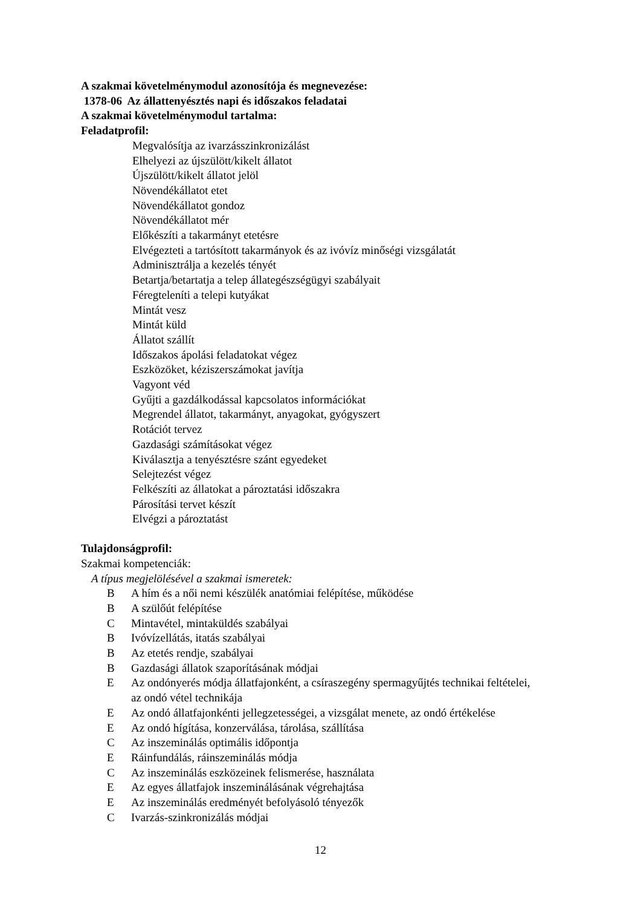A szakmai követelménymodul azonosítója és megnevezése:
1378-06 Az állattenyésztés napi és időszakos feladatai
A szakmai követelménymodul tartalma:
Feladatprofil:
Megvalósítja az ivarzásszinkronizálást
Elhelyezi az újszülött/kikelt állatot
Újszülött/kikelt állatot jelöl
Növendékállatot etet
Növendékállatot gondoz
Növendékállatot mér
Előkészíti a takarmányt etetésre
Elvégezteti a tartósított takarmányok és az ivóvíz minőségi vizsgálatát
Adminisztrálja a kezelés tényét
Betartja/betartatja a telep állategészségügyi szabályait
Féregteleníti a telepi kutyákat
Mintát vesz
Mintát küld
Állatot szállít
Időszakos ápolási feladatokat végez
Eszközöket, kéziszerszámokat javítja
Vagyont véd
Gyűjti a gazdálkodással kapcsolatos információkat
Megrendel állatot, takarmányt, anyagokat, gyógyszert
Rotációt tervez
Gazdasági számításokat végez
Kiválasztja a tenyésztésre szánt egyedeket
Selejtezést végez
Felkészíti az állatokat a pároztatási időszakra
Párosítási tervet készít
Elvégzi a pároztatást
Tulajdonságprofil:
Szakmai kompetenciák:
A típus megjelölésével a szakmai ismeretek:
B A hím és a női nemi készülék anatómiai felépítése, működése
B A szülőút felépítése
C Mintavétel, mintaküldés szabályai
B Ivóvízellátás, itatás szabályai
B Az etetés rendje, szabályai
B Gazdasági állatok szaporításának módjai
E Az ondónyerés módja állatfajonként, a csíraszegény spermagyűjtés technikai feltételei, az ondó vétel technikája
E Az ondó állatfajonkénti jellegzetességei, a vizsgálat menete, az ondó értékelése
E Az ondó hígítása, konzerválása, tárolása, szállítása
C Az inszeminálás optimális időpontja
E Ráinfundálás, ráinszeminálás módja
C Az inszeminálás eszközeinek felismerése, használata
E Az egyes állatfajok inszeminálásának végrehajtása
E Az inszeminálás eredményét befolyásoló tényezők
C Ivarzás-szinkronizálás módjai
12